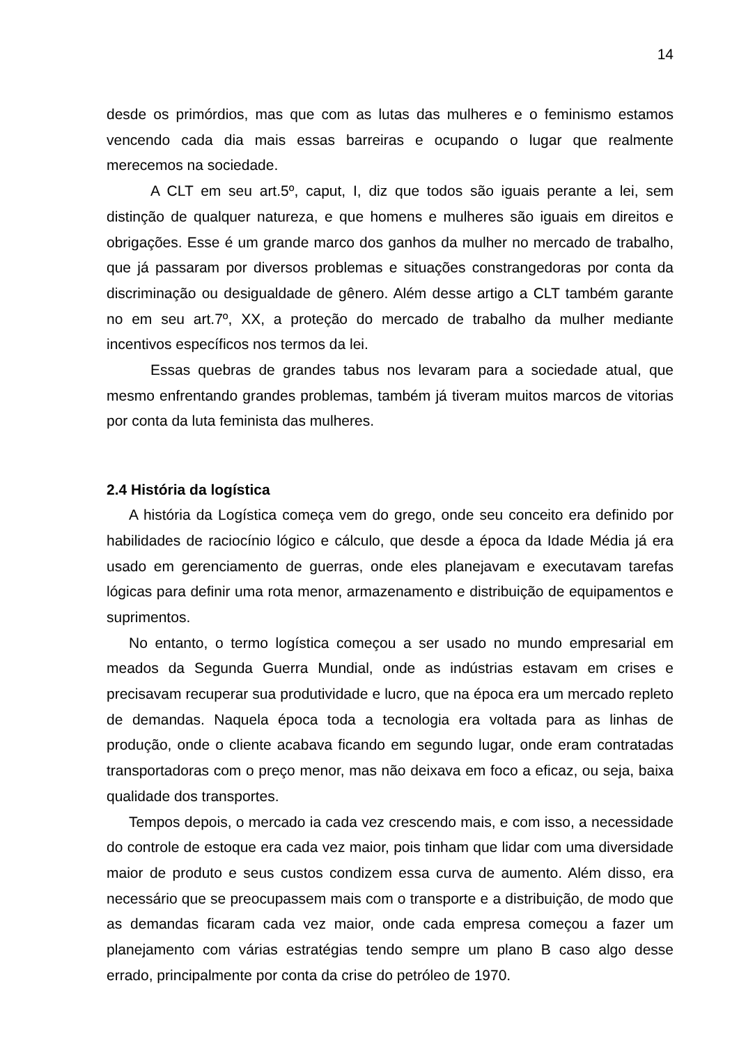14
desde os primórdios, mas que com as lutas das mulheres e o feminismo estamos vencendo cada dia mais essas barreiras e ocupando o lugar que realmente merecemos na sociedade.
A CLT em seu art.5º, caput, I, diz que todos são iguais perante a lei, sem distinção de qualquer natureza, e que homens e mulheres são iguais em direitos e obrigações. Esse é um grande marco dos ganhos da mulher no mercado de trabalho, que já passaram por diversos problemas e situações constrangedoras por conta da discriminação ou desigualdade de gênero. Além desse artigo a CLT também garante no em seu art.7º, XX, a proteção do mercado de trabalho da mulher mediante incentivos específicos nos termos da lei.
Essas quebras de grandes tabus nos levaram para a sociedade atual, que mesmo enfrentando grandes problemas, também já tiveram muitos marcos de vitorias por conta da luta feminista das mulheres.
2.4 História da logística
A história da Logística começa vem do grego, onde seu conceito era definido por habilidades de raciocínio lógico e cálculo, que desde a época da Idade Média já era usado em gerenciamento de guerras, onde eles planejavam e executavam tarefas lógicas para definir uma rota menor, armazenamento e distribuição de equipamentos e suprimentos.
No entanto, o termo logística começou a ser usado no mundo empresarial em meados da Segunda Guerra Mundial, onde as indústrias estavam em crises e precisavam recuperar sua produtividade e lucro, que na época era um mercado repleto de demandas. Naquela época toda a tecnologia era voltada para as linhas de produção, onde o cliente acabava ficando em segundo lugar, onde eram contratadas transportadoras com o preço menor, mas não deixava em foco a eficaz, ou seja, baixa qualidade dos transportes.
Tempos depois, o mercado ia cada vez crescendo mais, e com isso, a necessidade do controle de estoque era cada vez maior, pois tinham que lidar com uma diversidade maior de produto e seus custos condizem essa curva de aumento. Além disso, era necessário que se preocupassem mais com o transporte e a distribuição, de modo que as demandas ficaram cada vez maior, onde cada empresa começou a fazer um planejamento com várias estratégias tendo sempre um plano B caso algo desse errado, principalmente por conta da crise do petróleo de 1970.